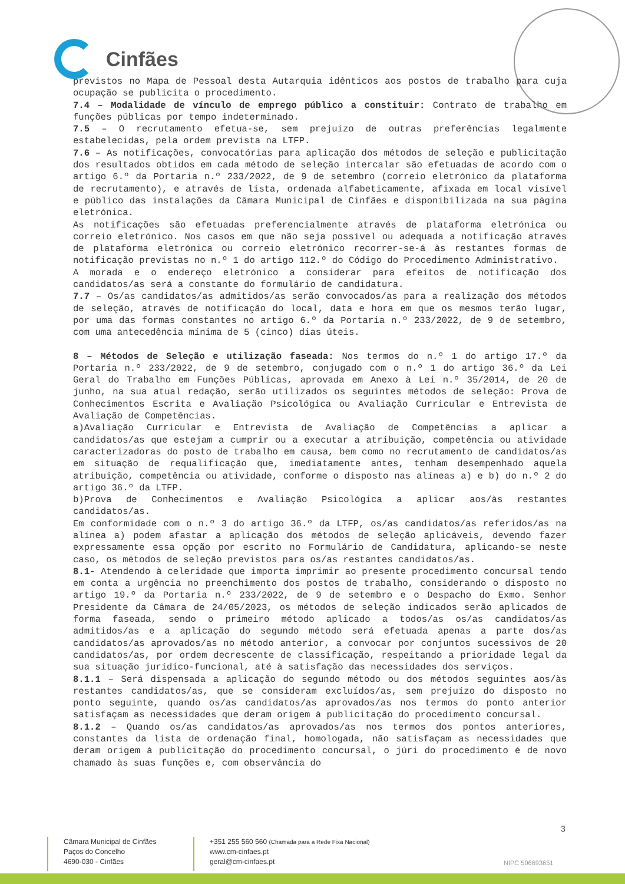Cinfães
previstos no Mapa de Pessoal desta Autarquia idênticos aos postos de trabalho para cuja ocupação se publicita o procedimento.
7.4 – Modalidade de vínculo de emprego público a constituir: Contrato de trabalho em funções públicas por tempo indeterminado.
7.5 – O recrutamento efetua-se, sem prejuízo de outras preferências legalmente estabelecidas, pela ordem prevista na LTFP.
7.6 – As notificações, convocatórias para aplicação dos métodos de seleção e publicitação dos resultados obtidos em cada método de seleção intercalar são efetuadas de acordo com o artigo 6.º da Portaria n.º 233/2022, de 9 de setembro (correio eletrónico da plataforma de recrutamento), e através de lista, ordenada alfabeticamente, afixada em local visível e público das instalações da Câmara Municipal de Cinfães e disponibilizada na sua página eletrónica.
As notificações são efetuadas preferencialmente através de plataforma eletrónica ou correio eletrónico. Nos casos em que não seja possível ou adequada a notificação através de plataforma eletrónica ou correio eletrónico recorrer-se-á às restantes formas de notificação previstas no n.º 1 do artigo 112.º do Código do Procedimento Administrativo.
A morada e o endereço eletrónico a considerar para efeitos de notificação dos candidatos/as será a constante do formulário de candidatura.
7.7 – Os/as candidatos/as admitidos/as serão convocados/as para a realização dos métodos de seleção, através de notificação do local, data e hora em que os mesmos terão lugar, por uma das formas constantes no artigo 6.º da Portaria n.º 233/2022, de 9 de setembro, com uma antecedência mínima de 5 (cinco) dias úteis.
8 – Métodos de Seleção e utilização faseada: Nos termos do n.º 1 do artigo 17.º da Portaria n.º 233/2022, de 9 de setembro, conjugado com o n.º 1 do artigo 36.º da Lei Geral do Trabalho em Funções Públicas, aprovada em Anexo à Lei n.º 35/2014, de 20 de junho, na sua atual redação, serão utilizados os seguintes métodos de seleção: Prova de Conhecimentos Escrita e Avaliação Psicológica ou Avaliação Curricular e Entrevista de Avaliação de Competências.
a)Avaliação Curricular e Entrevista de Avaliação de Competências a aplicar a candidatos/as que estejam a cumprir ou a executar a atribuição, competência ou atividade caracterizadoras do posto de trabalho em causa, bem como no recrutamento de candidatos/as em situação de requalificação que, imediatamente antes, tenham desempenhado aquela atribuição, competência ou atividade, conforme o disposto nas alíneas a) e b) do n.º 2 do artigo 36.º da LTFP.
b)Prova de Conhecimentos e Avaliação Psicológica a aplicar aos/às restantes candidatos/as.
Em conformidade com o n.º 3 do artigo 36.º da LTFP, os/as candidatos/as referidos/as na alínea a) podem afastar a aplicação dos métodos de seleção aplicáveis, devendo fazer expressamente essa opção por escrito no Formulário de Candidatura, aplicando-se neste caso, os métodos de seleção previstos para os/as restantes candidatos/as.
8.1- Atendendo à celeridade que importa imprimir ao presente procedimento concursal tendo em conta a urgência no preenchimento dos postos de trabalho, considerando o disposto no artigo 19.º da Portaria n.º 233/2022, de 9 de setembro e o Despacho do Exmo. Senhor Presidente da Câmara de 24/05/2023, os métodos de seleção indicados serão aplicados de forma faseada, sendo o primeiro método aplicado a todos/as os/as candidatos/as admitidos/as e a aplicação do segundo método será efetuada apenas a parte dos/as candidatos/as aprovados/as no método anterior, a convocar por conjuntos sucessivos de 20 candidatos/as, por ordem decrescente de classificação, respeitando a prioridade legal da sua situação jurídico-funcional, até à satisfação das necessidades dos serviços.
8.1.1 – Será dispensada a aplicação do segundo método ou dos métodos seguintes aos/às restantes candidatos/as, que se consideram excluídos/as, sem prejuízo do disposto no ponto seguinte, quando os/as candidatos/as aprovados/as nos termos do ponto anterior satisfaçam as necessidades que deram origem à publicitação do procedimento concursal.
8.1.2 – Quando os/as candidatos/as aprovados/as nos termos dos pontos anteriores, constantes da lista de ordenação final, homologada, não satisfaçam as necessidades que deram origem à publicitação do procedimento concursal, o júri do procedimento é de novo chamado às suas funções e, com observância do
3
Câmara Municipal de Cinfães
Paços do Concelho
4690-030 - Cinfães
+351 255 560 560 (Chamada para a Rede Fixa Nacional)
www.cm-cinfaes.pt
geral@cm-cinfaes.pt
NIPC 506693651